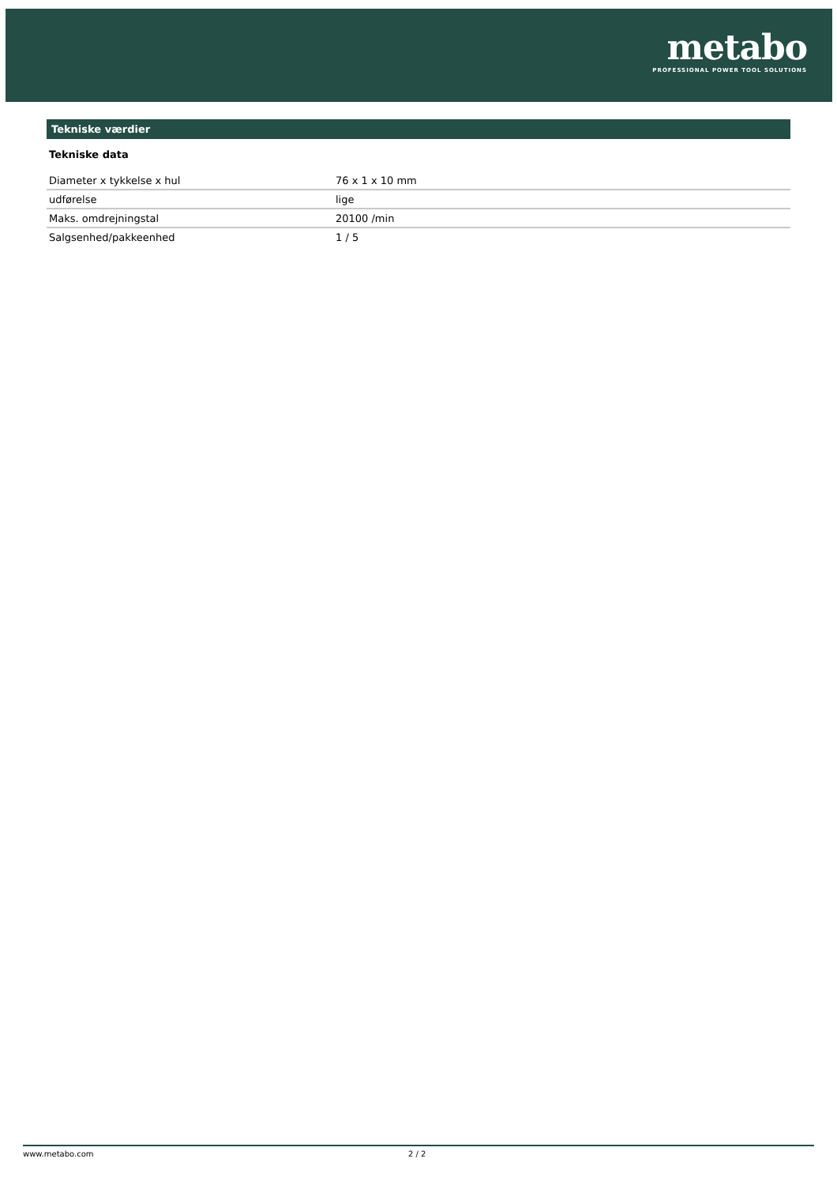metabo
PROFESSIONAL POWER TOOL SOLUTIONS
Tekniske værdier
Tekniske data
| Diameter x tykkelse x hul | 76 x 1 x 10 mm |
| udførelse | lige |
| Maks. omdrejningstal | 20100 /min |
| Salgsenhed/pakkeenhed | 1 / 5 |
www.metabo.com 2 / 2